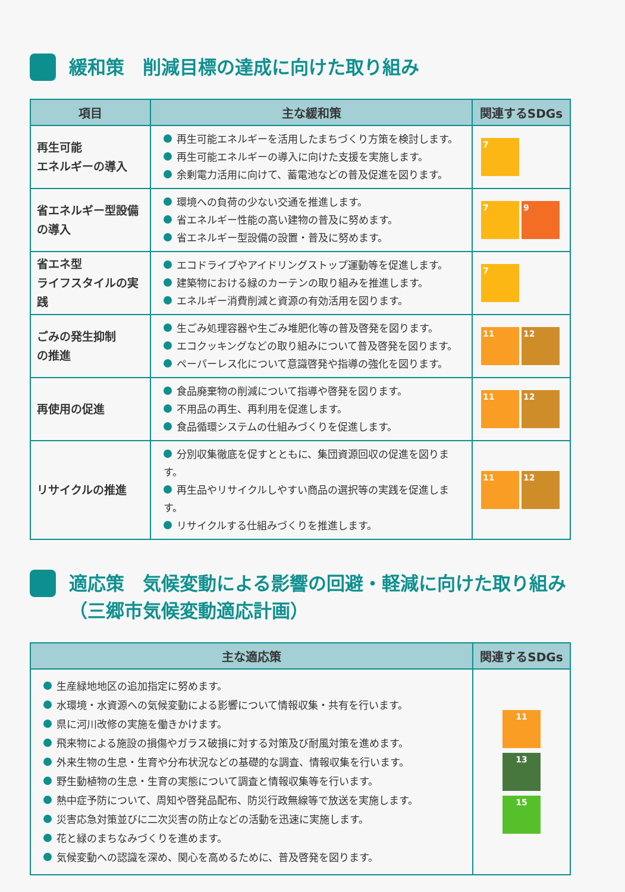緩和策　削減目標の達成に向けた取り組み
| 項目 | 主な緩和策 | 関連するSDGs |
| --- | --- | --- |
| 再生可能 エネルギーの導入 | 再生可能エネルギーを活用したまちづくり方策を検討します。 再生可能エネルギーの導入に向けた支援を実施します。 余剰電力活用に向けて、蓄電池などの普及促進を図ります。 | 7 |
| 省エネルギー型設備 の導入 | 環境への負荷の少ない交通を推進します。 省エネルギー性能の高い建物の普及に努めます。 省エネルギー型設備の設置・普及に努めます。 | 7 9 |
| 省エネ型 ライフスタイルの実践 | エコドライブやアイドリングストップ運動等を促進します。 建築物における緑のカーテンの取り組みを推進します。 エネルギー消費削減と資源の有効活用を図ります。 | 7 |
| ごみの発生抑制 の推進 | 生ごみ処理容器や生ごみ堆肥化等の普及啓発を図ります。 エコクッキングなどの取り組みについて普及啓発を図ります。 ペーパーレス化について意識啓発や指導の強化を図ります。 | 11 12 |
| 再使用の促進 | 食品廃棄物の削減について指導や啓発を図ります。 不用品の再生、再利用を促進します。 食品循環システムの仕組みづくりを促進します。 | 11 12 |
| リサイクルの推進 | 分別収集徹底を促すとともに、集団資源回収の促進を図ります。 再生品やリサイクルしやすい商品の選択等の実践を促進します。 リサイクルする仕組みづくりを推進します。 | 11 12 |
適応策　気候変動による影響の回避・軽減に向けた取り組み
（三郷市気候変動適応計画）
| 主な適応策 | 関連するSDGs |
| --- | --- |
| 生産緑地地区の追加指定に努めます。 水環境・水資源への気候変動による影響について情報収集・共有を行います。 県に河川改修の実施を働きかけます。 飛来物による施設の損傷やガラス破損に対する対策及び耐風対策を進めます。 外来生物の生息・生育や分布状況などの基礎的な調査、情報収集を行います。 野生動植物の生息・生育の実態について調査と情報収集等を行います。 熱中症予防について、周知や啓発品配布、防災行政無線等で放送を実施します。 災害応急対策並びに二次災害の防止などの活動を迅速に実施します。 花と緑のまちなみづくりを進めます。 気候変動への認識を深め、関心を高めるために、普及啓発を図ります。 | 11 13 15 |